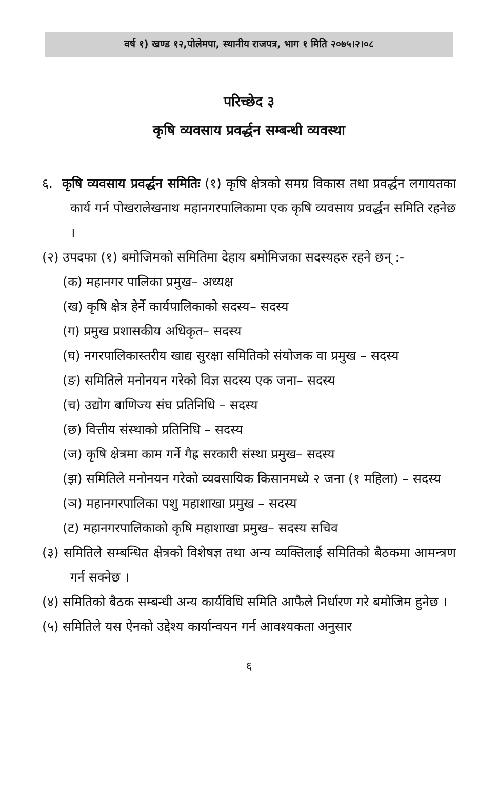वर्ष १) खण्ड १२,पोलेमपा, स्थानीय राजपत्र, भाग १ मिति २०७५।२।०८
परिच्छेद ३
कृषि व्यवसाय प्रवर्द्धन सम्बन्धी व्यवस्था
६. कृषि व्यवसाय प्रवर्द्धन समितिः (१) कृषि क्षेत्रको समग्र विकास तथा प्रवर्द्धन लगायतका कार्य गर्न पोखरालेखनाथ महानगरपालिकामा एक कृषि व्यवसाय प्रवर्द्धन समिति रहनेछ ।
(२) उपदफा (१) बमोजिमको समितिमा देहाय बमोमिजका सदस्यहरु रहने छन् :-
(क) महानगर पालिका प्रमुख– अध्यक्ष
(ख) कृषि क्षेत्र हेर्ने कार्यपालिकाको सदस्य– सदस्य
(ग) प्रमुख प्रशासकीय अधिकृत– सदस्य
(घ) नगरपालिकास्तरीय खाद्य सुरक्षा समितिको संयोजक वा प्रमुख – सदस्य
(ङ) समितिले मनोनयन गरेको विज्ञ सदस्य एक जना– सदस्य
(च) उद्योग बाणिज्य संघ प्रतिनिधि – सदस्य
(छ) वित्तीय संस्थाको प्रतिनिधि – सदस्य
(ज) कृषि क्षेत्रमा काम गर्ने गैह्र सरकारी संस्था प्रमुख– सदस्य
(झ) समितिले मनोनयन गरेको व्यवसायिक किसानमध्ये २ जना (१ महिला) – सदस्य
(ञ) महानगरपालिका पशु महाशाखा प्रमुख – सदस्य
(ट) महानगरपालिकाको कृषि महाशाखा प्रमुख– सदस्य सचिव
(३) समितिले सम्बन्धित क्षेत्रको विशेषज्ञ तथा अन्य व्यक्तिलाई समितिको बैठकमा आमन्त्रण गर्न सक्नेछ ।
(४) समितिको बैठक सम्बन्धी अन्य कार्यविधि समिति आफैले निर्धारण गरे बमोजिम हुनेछ ।
(५) समितिले यस ऐनको उद्देश्य कार्यान्वयन गर्न आवश्यकता अनुसार
६